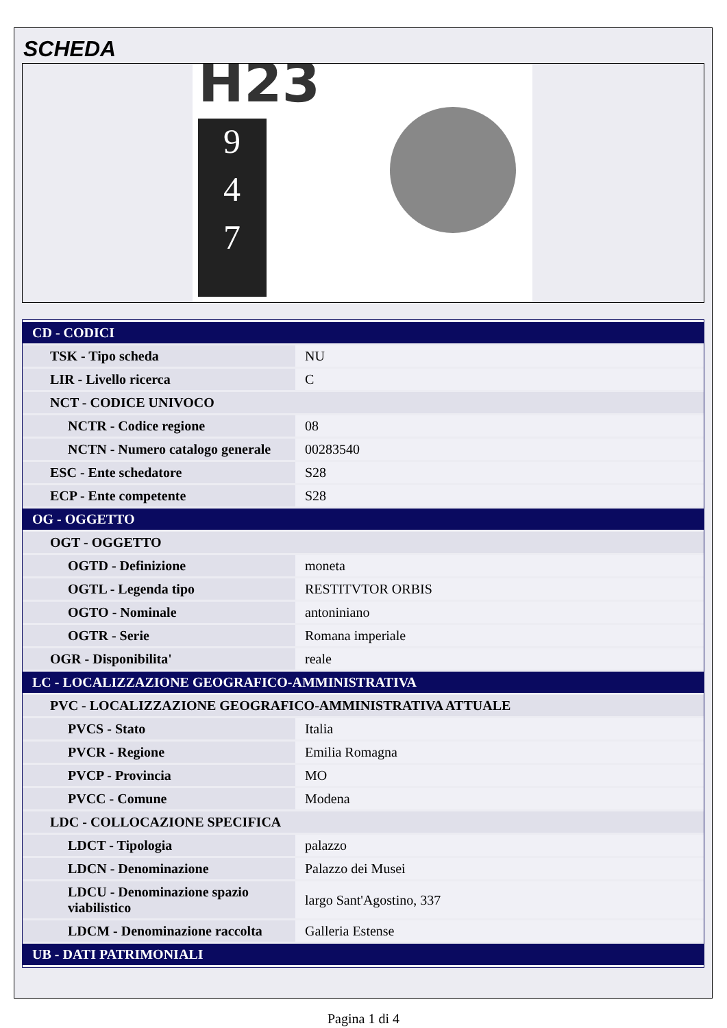SCHEDA
H23
9
4
7
| CD - CODICI | |
| TSK - Tipo scheda | NU |
| LIR - Livello ricerca | C |
| NCT - CODICE UNIVOCO | |
| NCTR - Codice regione | 08 |
| NCTN - Numero catalogo generale | 00283540 |
| ESC - Ente schedatore | S28 |
| ECP - Ente competente | S28 |
| OG - OGGETTO | |
| OGT - OGGETTO | |
| OGTD - Definizione | moneta |
| OGTL - Legenda tipo | RESTITVTOR ORBIS |
| OGTO - Nominale | antoniniano |
| OGTR - Serie | Romana imperiale |
| OGR - Disponibilita' | reale |
| LC - LOCALIZZAZIONE GEOGRAFICO-AMMINISTRATIVA | |
| PVC - LOCALIZZAZIONE GEOGRAFICO-AMMINISTRATIVA ATTUALE | |
| PVCS - Stato | Italia |
| PVCR - Regione | Emilia Romagna |
| PVCP - Provincia | MO |
| PVCC - Comune | Modena |
| LDC - COLLOCAZIONE SPECIFICA | |
| LDCT - Tipologia | palazzo |
| LDCN - Denominazione | Palazzo dei Musei |
| LDCU - Denominazione spazio viabilistico | largo Sant'Agostino, 337 |
| LDCM - Denominazione raccolta | Galleria Estense |
| UB - DATI PATRIMONIALI | |
Pagina 1 di 4